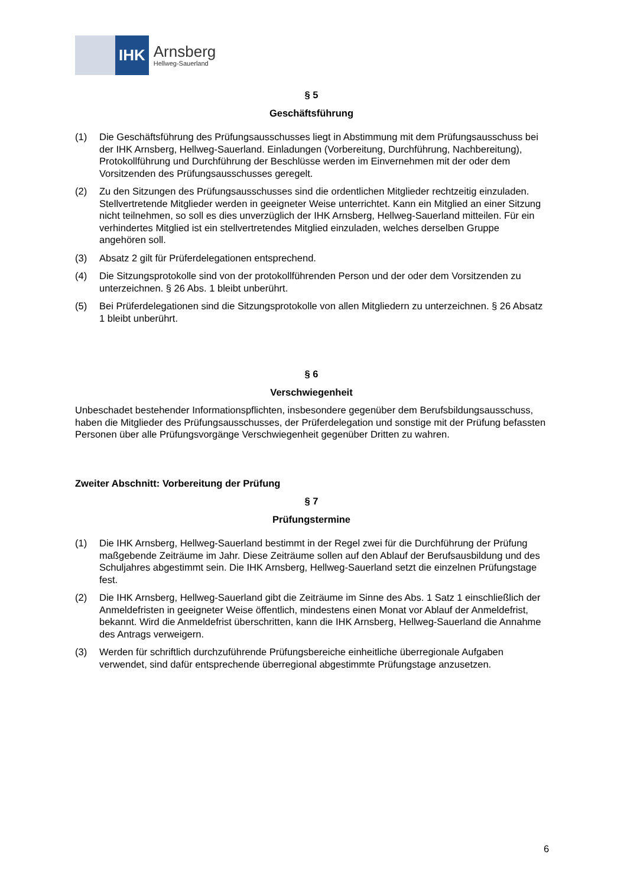IHK
Arnsberg
Hellweg-Sauerland
§ 5
Geschäftsführung
(1) Die Geschäftsführung des Prüfungsausschusses liegt in Abstimmung mit dem Prüfungsausschuss bei der IHK Arnsberg, Hellweg-Sauerland. Einladungen (Vorbereitung, Durchführung, Nachbereitung), Protokollführung und Durchführung der Beschlüsse werden im Einvernehmen mit der oder dem Vorsitzenden des Prüfungsausschusses geregelt.
(2) Zu den Sitzungen des Prüfungsausschusses sind die ordentlichen Mitglieder rechtzeitig einzuladen. Stellvertretende Mitglieder werden in geeigneter Weise unterrichtet. Kann ein Mitglied an einer Sitzung nicht teilnehmen, so soll es dies unverzüglich der IHK Arnsberg, Hellweg-Sauerland mitteilen. Für ein verhindertes Mitglied ist ein stellvertretendes Mitglied einzuladen, welches derselben Gruppe angehören soll.
(3) Absatz 2 gilt für Prüferdelegationen entsprechend.
(4) Die Sitzungsprotokolle sind von der protokollführenden Person und der oder dem Vorsitzenden zu unterzeichnen. § 26 Abs. 1 bleibt unberührt.
(5) Bei Prüferdelegationen sind die Sitzungsprotokolle von allen Mitgliedern zu unterzeichnen. § 26 Absatz 1 bleibt unberührt.
§ 6
Verschwiegenheit
Unbeschadet bestehender Informationspflichten, insbesondere gegenüber dem Berufsbildungsausschuss, haben die Mitglieder des Prüfungsausschusses, der Prüferdelegation und sonstige mit der Prüfung befassten Personen über alle Prüfungsvorgänge Verschwiegenheit gegenüber Dritten zu wahren.
Zweiter Abschnitt: Vorbereitung der Prüfung
§ 7
Prüfungstermine
(1) Die IHK Arnsberg, Hellweg-Sauerland bestimmt in der Regel zwei für die Durchführung der Prüfung maßgebende Zeiträume im Jahr. Diese Zeiträume sollen auf den Ablauf der Berufsausbildung und des Schuljahres abgestimmt sein. Die IHK Arnsberg, Hellweg-Sauerland setzt die einzelnen Prüfungstage fest.
(2) Die IHK Arnsberg, Hellweg-Sauerland gibt die Zeiträume im Sinne des Abs. 1 Satz 1 einschließlich der Anmeldefristen in geeigneter Weise öffentlich, mindestens einen Monat vor Ablauf der Anmeldefrist, bekannt. Wird die Anmeldefrist überschritten, kann die IHK Arnsberg, Hellweg-Sauerland die Annahme des Antrags verweigern.
(3) Werden für schriftlich durchzuführende Prüfungsbereiche einheitliche überregionale Aufgaben verwendet, sind dafür entsprechende überregional abgestimmte Prüfungstage anzusetzen.
6